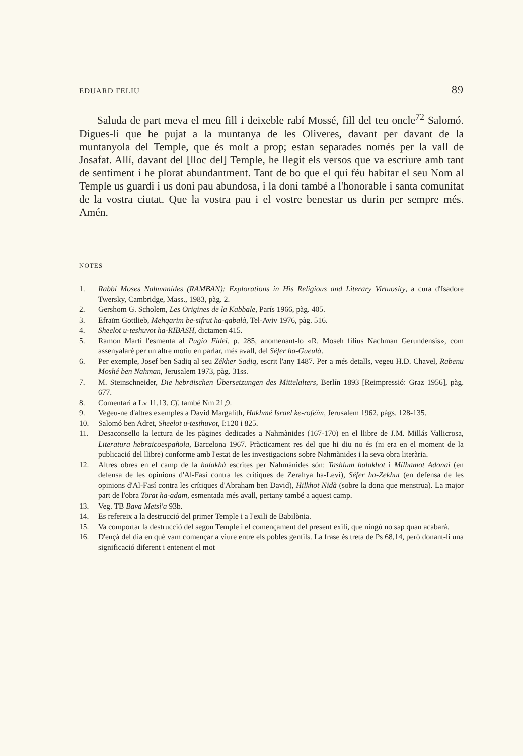EDUARD FELIU 89
Saluda de part meva el meu fill i deixeble rabí Mossé, fill del teu oncle<sup>72</sup> Salomó. Digues-li que he pujat a la muntanya de les Oliveres, davant per davant de la muntanyola del Temple, que és molt a prop; estan separades només per la vall de Josafat. Allí, davant del [lloc del] Temple, he llegit els versos que va escriure amb tant de sentiment i he plorat abundantment. Tant de bo que el qui féu habitar el seu Nom al Temple us guardi i us doni pau abundosa, i la doni també a l'honorable i santa comunitat de la vostra ciutat. Que la vostra pau i el vostre benestar us durin per sempre més. Amén.
NOTES
1. Rabbi Moses Nahmanides (RAMBAN): Explorations in His Religious and Literary Virtuosity, a cura d'Isadore Twersky, Cambridge, Mass., 1983, pàg. 2.
2. Gershom G. Scholem, Les Origines de la Kabbale, París 1966, pàg. 405.
3. Efraïm Gottlieb, Mehqarim be-sifrut ha-qabalà, Tel-Aviv 1976, pàg. 516.
4. Sheelot u-teshuvot ha-RIBASH, dictamen 415.
5. Ramon Martí l'esmenta al Pugio Fidei, p. 285, anomenant-lo «R. Moseh filius Nachman Gerundensis», com assenyalaré per un altre motiu en parlar, més avall, del Séfer ha-Gueulà.
6. Per exemple, Josef ben Sadiq al seu Zékher Sadiq, escrit l'any 1487. Per a més detalls, vegeu H.D. Chavel, Rabenu Moshé ben Nahman, Jerusalem 1973, pàg. 31ss.
7. M. Steinschneider, Die hebräischen Übersetzungen des Mittelalters, Berlín 1893 [Reimpressió: Graz 1956], pàg. 677.
8. Comentari a Lv 11,13. Cf. també Nm 21,9.
9. Vegeu-ne d'altres exemples a David Margalith, Hakhmé Israel ke-rofeïm, Jerusalem 1962, pàgs. 128-135.
10. Salomó ben Adret, Sheelot u-testhuvot, I:120 i 825.
11. Desaconsello la lectura de les pàgines dedicades a Nahmànides (167-170) en el llibre de J.M. Millás Vallicrosa, Literatura hebraicoespañola, Barcelona 1967. Pràcticament res del que hi diu no és (ni era en el moment de la publicació del llibre) conforme amb l'estat de les investigacions sobre Nahmànides i la seva obra literària.
12. Altres obres en el camp de la halakhà escrites per Nahmànides són: Tashlum halakhot i Milhamot Adonai (en defensa de les opinions d'Al-Fasí contra les crítiques de Zerahya ha-Leví), Séfer ha-Zekhut (en defensa de les opinions d'Al-Fasí contra les crítiques d'Abraham ben David), Hilkhot Nidà (sobre la dona que menstrua). La major part de l'obra Torat ha-adam, esmentada més avall, pertany també a aquest camp.
13. Veg. TB Bava Metsi'a 93b.
14. Es refereix a la destrucció del primer Temple i a l'exili de Babilònia.
15. Va comportar la destrucció del segon Temple i el començament del present exili, que ningú no sap quan acabarà.
16. D'ençà del dia en què vam començar a viure entre els pobles gentils. La frase és treta de Ps 68,14, però donant-li una significació diferent i entenent el mot